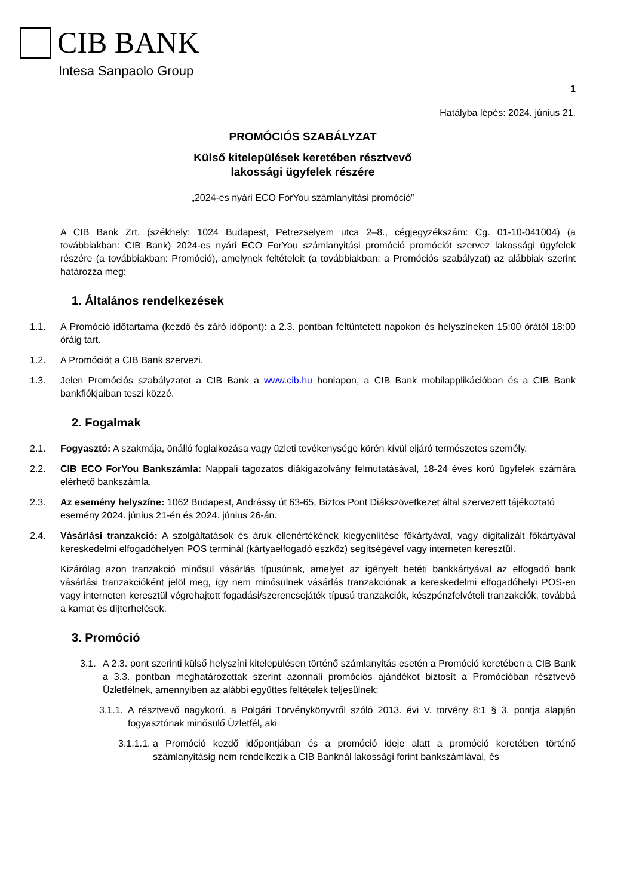CIB BANK
Intesa Sanpaolo Group
1
Hatályba lépés: 2024. június 21.
PROMÓCIÓS SZABÁLYZAT
Külső kitelepülések keretében résztvevő
lakossági ügyfelek részére
„2024-es nyári ECO ForYou számlanyitási promóció”
A CIB Bank Zrt. (székhely: 1024 Budapest, Petrezselyem utca 2–8., cégjegyzékszám: Cg. 01-10-041004) (a továbbiakban: CIB Bank) 2024-es nyári ECO ForYou számlanyitási promóció promóciót szervez lakossági ügyfelek részére (a továbbiakban: Promóció), amelynek feltételeit (a továbbiakban: a Promóciós szabályzat) az alábbiak szerint határozza meg:
1. Általános rendelkezések
1.1. A Promóció időtartama (kezdő és záró időpont): a 2.3. pontban feltüntetett napokon és helyszíneken 15:00 órától 18:00 óráig tart.
1.2. A Promóciót a CIB Bank szervezi.
1.3. Jelen Promóciós szabályzatot a CIB Bank a www.cib.hu honlapon, a CIB Bank mobilapplikációban és a CIB Bank bankfiókjaiban teszi közzé.
2. Fogalmak
2.1. Fogyasztó: A szakmája, önálló foglalkozása vagy üzleti tevékenysége körén kívül eljáró természetes személy.
2.2. CIB ECO ForYou Bankszámla: Nappali tagozatos diákigazolvány felmutatásával, 18-24 éves korú ügyfelek számára elérhető bankszámla.
2.3. Az esemény helyszíne: 1062 Budapest, Andrássy út 63-65, Biztos Pont Diákszövetkezet által szervezett tájékoztató esemény 2024. június 21-én és 2024. június 26-án.
2.4. Vásárlási tranzakció: A szolgáltatások és áruk ellenértékének kiegyenlítése főkártyával, vagy digitalizált főkártyával kereskedelmi elfogadóhelyen POS terminál (kártyaelfogadó eszköz) segítségével vagy interneten keresztül.
Kizárólag azon tranzakció minősül vásárlás típusúnak, amelyet az igényelt betéti bankkártyával az elfogadó bank vásárlási tranzakcióként jelöl meg, így nem minősülnek vásárlás tranzakciónak a kereskedelmi elfogadóhelyi POS-en vagy interneten keresztül végrehajtott fogadási/szerencsejáték típusú tranzakciók, készpénzfelvételi tranzakciók, továbbá a kamat és díjterhelések.
3. Promóció
3.1.
A 2.3. pont szerinti külső helyszíni kitelepülésen történő számlanyitás esetén a Promóció keretében a CIB Bank a 3.3. pontban meghatározottak szerint azonnali promóciós ajándékot biztosít a Promócióban résztvevő Üzletfélnek, amennyiben az alábbi együttes feltételek teljesülnek:
3.1.1.
A résztvevő nagykorú, a Polgári Törvénykönyvről szóló 2013. évi V. törvény 8:1 § 3. pontja alapján fogyasztónak minősülő Üzletfél, aki
3.1.1.1.
a Promóció kezdő időpontjában és a promóció ideje alatt a promóció keretében történő számlanyitásig nem rendelkezik a CIB Banknál lakossági forint bankszámlával, és